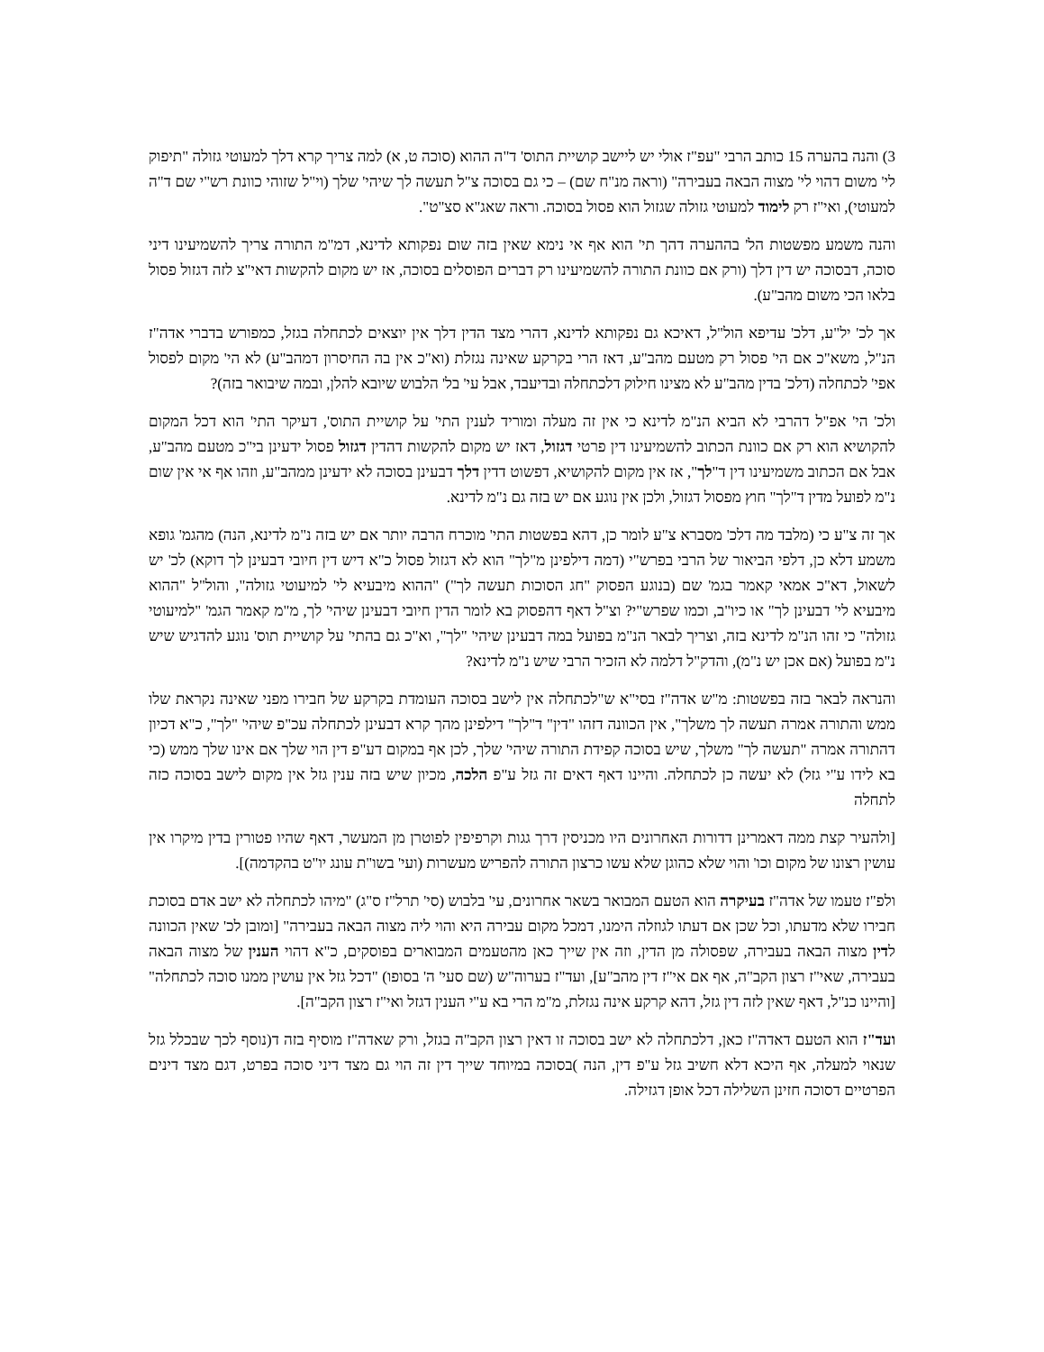3) והנה בהערה 15 כותב הרבי "עפ"ז אולי יש ליישב קושיית התוס' ד"ה ההוא (סוכה ט, א) למה צריך קרא דלך למעוטי גזולה "תיפוק לי' משום דהוי לי' מצוה הבאה בעבירה" (וראה מנ"ח שם) – כי גם בסוכה צ"ל תעשה לך שיהי' שלך (וי"ל שזוהי כוונת רש"י שם ד"ה למעוטי), ואי"ז רק לימוד למעוטי גזולה שגזול הוא פסול בסוכה. וראה שאג"א סצ"ט".
והנה משמע מפשטות הל' בההערה דהך תי' הוא אף אי נימא שאין בזה שום נפקותא לדינא, דמ"מ התורה צריך להשמיעינו דיני סוכה, דבסוכה יש דין דלך (ורק אם כוונת התורה להשמיעינו רק דברים הפוסלים בסוכה, אז יש מקום להקשות דאי"צ לזה דגזול פסול בלאו הכי משום מהב"ע).
אך לכ' יל"ע, דלכ' עדיפא הול"ל, דאיכא גם נפקותא לדינא, דהרי מצד הדין דלך אין יוצאים לכתחלה בגזל, כמפורש בדברי אדה"ז הנ"ל, משא"כ אם הי' פסול רק מטעם מהב"ע, דאז הרי בקרקע שאינה נגזלת (וא"כ אין בה החיסרון דמהב"ע) לא הי' מקום לפסול אפי' לכתחלה (דלכ' בדין מהב"ע לא מצינו חילוק דלכתחלה ובדיעבד, אבל עי' בל' הלבוש שיובא להלן, ובמה שיבואר בזה)?
ולכ' הי' אפ"ל דהרבי לא הביא הנ"מ לדינא כי אין זה מעלה ומוריד לענין התי' על קושיית התוס', דעיקר התי' הוא דכל המקום להקושיא הוא רק אם כוונת הכתוב להשמיעינו דין פרטי דגזול, דאז יש מקום להקשות דהדין דגזול פסול ידעינן בי"כ מטעם מהב"ע, אבל אם הכתוב משמיעינו דין ד"לך", אז אין מקום להקושיא, דפשוט דדין דלך דבעינן בסוכה לא ידעינן ממהב"ע, וזהו אף אי אין שום נ"מ לפועל מדין ד"לך" חוץ מפסול דגזול, ולכן אין נוגע אם יש בזה גם נ"מ לדינא.
אך זה צ"ע כי (מלבד מה דלכ' מסברא צ"ע לומר כן, דהא בפשטות התי' מוכרח הרבה יותר אם יש בזה נ"מ לדינא, הנה) מהגמ' גופא משמע דלא כן, דלפי הביאור של הרבי בפרש"י (דמה דילפינן מ"לך" הוא לא דגזול פסול כ"א דיש דין חיובי דבעינן לך דוקא) לכ' יש לשאול, דא"כ אמאי קאמר בגמ' שם (בנוגע הפסוק "חג הסוכות תעשה לך") "ההוא מיבעיא לי' למיעוטי גזולה", והול"ל "ההוא מיבעיא לי' דבעינן לך" או כיו"ב, וכמו שפרש"י? וצ"ל דאף דהפסוק בא לומר הדין חיובי דבעינן שיהי' לך, מ"מ קאמר הגמ' "למיעוטי גזולה" כי זהו הנ"מ לדינא בזה, וצריך לבאר הנ"מ בפועל במה דבעינן שיהי' "לך", וא"כ גם בהתי' על קושיית תוס' נוגע להדגיש שיש נ"מ בפועל (אם אכן יש נ"מ), והדק"ל דלמה לא הזכיר הרבי שיש נ"מ לדינא?
והנראה לבאר בזה בפשטות: מ"ש אדה"ז בסי"א ש"לכתחלה אין לישב בסוכה העומדת בקרקע של חבירו מפני שאינה נקראת שלו ממש והתורה אמרה תעשה לך משלך", אין הכוונה דזהו "דין" ד"לך" דילפינן מהך קרא דבעינן לכתחלה עכ"פ שיהי' "לך", כ"א דכיון דהתורה אמרה "תעשה לך" משלך, שיש בסוכה קפידת התורה שיהי' שלך, לכן אף במקום דע"פ דין הוי שלך אם אינו שלך ממש (כי בא לידו ע"י גזל) לא יעשה כן לכתחלה. והיינו דאף דאים זה גזל ע"פ הלכה, מכיון שיש בזה ענין גזל אין מקום לישב בסוכה כזה לתחלה
[ולהעיר קצת ממה דאמרינן דדורות האחרונים היו מכניסין דרך גגות וקרפיפין לפוטרן מן המעשר, דאף שהיו פטורין בדין מיקרו אין עושין רצונו של מקום וכו' והוי שלא כהוגן שלא עשו כרצון התורה להפריש מעשרות (ועי' בשו"ת עונג יו"ט בהקדמה)].
ולפ"ז טעמו של אדה"ז בעיקרה הוא הטעם המבואר בשאר אחרונים, עי' בלבוש (סי' תרל"ז ס"ג) "מיהו לכתחלה לא ישב אדם בסוכת חבירו שלא מדעתו, וכל שכן אם דעתו לגוזלה הימנו, דמכל מקום עבירה היא והוי ליה מצוה הבאה בעבירה" [ומובן לכ' שאין הכוונה לדין מצוה הבאה בעבירה, שפסולה מן הדין, וזה אין שייך כאן מהטעמים המבוארים בפוסקים, כ"א דהוי הענין של מצוה הבאה בעבירה, שאי"ז רצון הקב"ה, אף אם אי"ז דין מהב"ע], ועד"ז בערוה"ש (שם סעי' ה' בסופו) "דכל גזל אין עושין ממנו סוכה לכתחלה" [והיינו כנ"ל, דאף שאין לזה דין גזל, דהא קרקע אינה נגזלת, מ"מ הרי בא ע"י הענין דגזל ואי"ז רצון הקב"ה].
ועד"ז הוא הטעם דאדה"ז כאן, דלכתחלה לא ישב בסוכה זו דאין רצון הקב"ה בגזל, ורק שאדה"ז מוסיף בזה ד(נוסף לכך שבכלל גזל שנאוי למעלה, אף היכא דלא חשיב גזל ע"פ דין, הנה )בסוכה במיוחד שייך דין זה הוי גם מצד דיני סוכה בפרט, דגם מצד דינים הפרטיים דסוכה חזינן השלילה דכל אופן דגזילה.